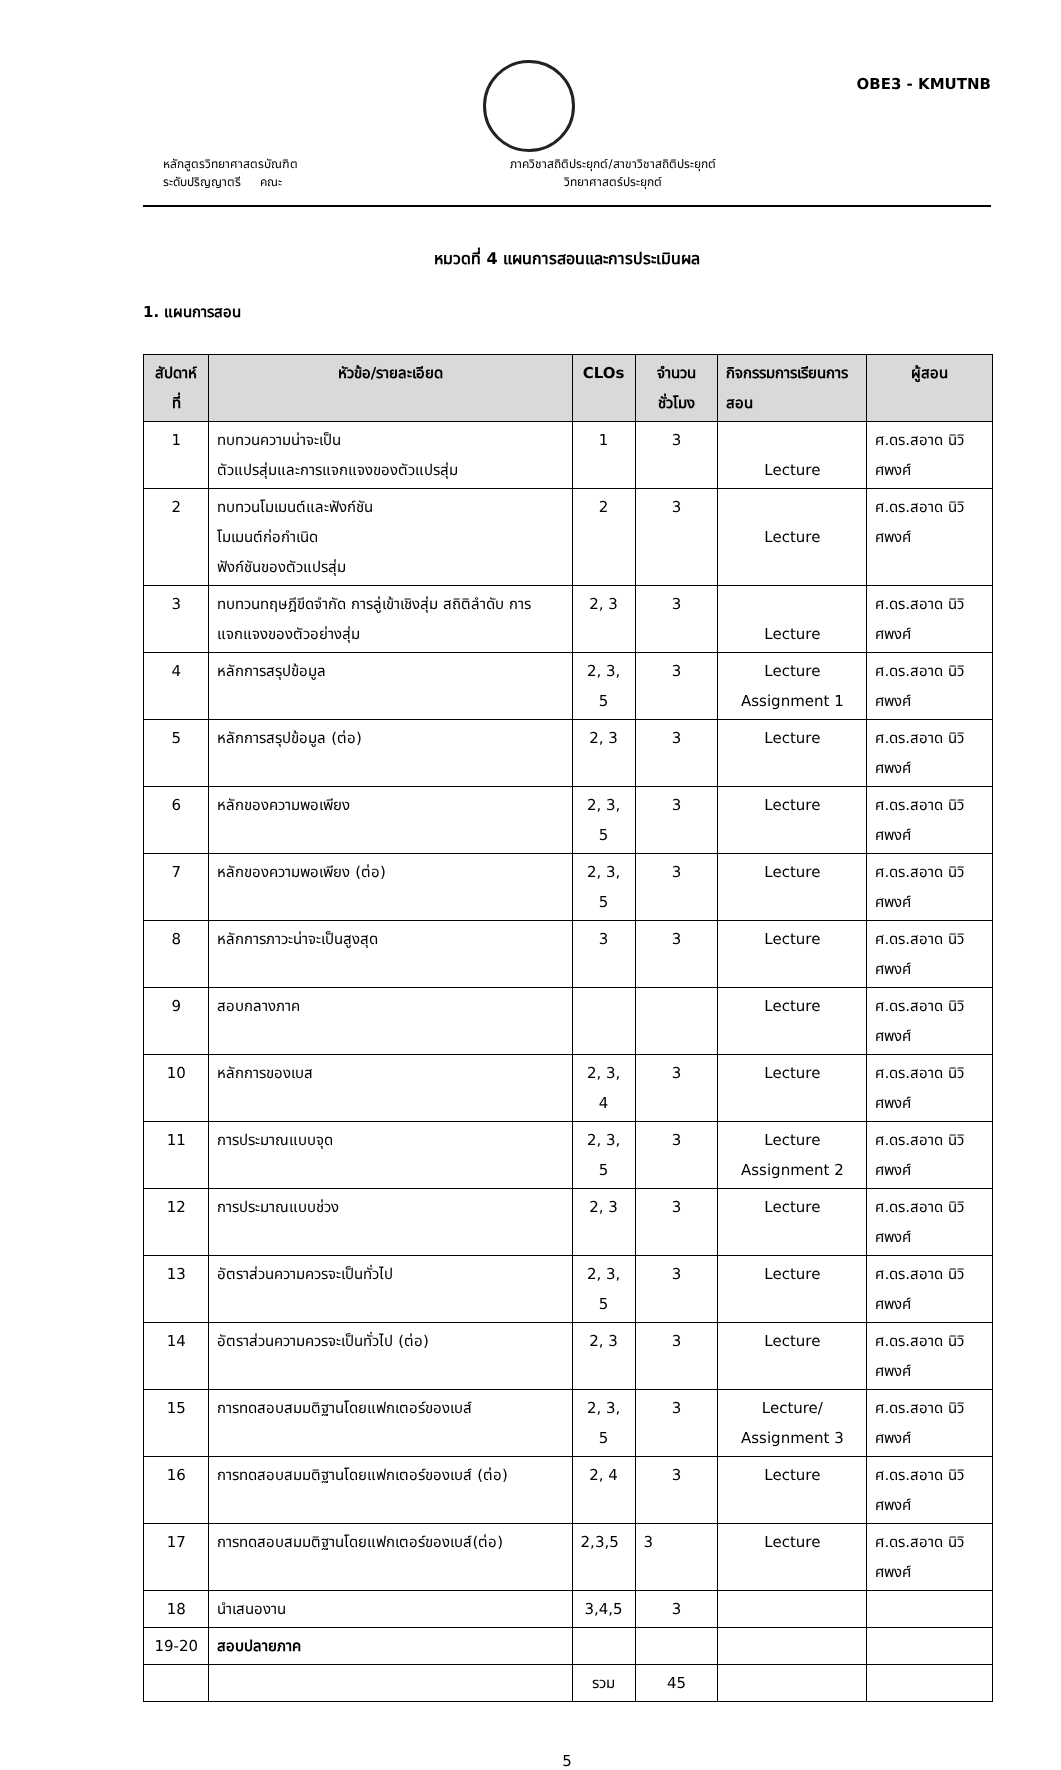OBE3 - KMUTNB
หลักสูตรวิทยาศาสตรบัณฑิต
ระดับปริญญาตรี คณะ
ภาควิชาสถิติประยุกต์/สาขาวิชาสถิติประยุกต์
วิทยาศาสตร์ประยุกต์
หมวดที่ 4 แผนการสอนและการประเมินผล
1. แผนการสอน
| สัปดาห์ที่ | หัวข้อ/รายละเอียด | CLOs | จำนวนชั่วโมง | กิจกรรมการเรียนการสอน | ผู้สอน |
| --- | --- | --- | --- | --- | --- |
| 1 | ทบทวนความน่าจะเป็น ตัวแปรสุ่มและการแจกแจงของตัวแปรสุ่ม | 1 | 3 | Lecture | ศ.ดร.สอาด นิวิศพงศ์ |
| 2 | ทบทวนโมเมนต์และฟังก์ชัน โมเมนต์ก่อกำเนิด ฟังก์ชันของตัวแปรสุ่ม | 2 | 3 | Lecture | ศ.ดร.สอาด นิวิศพงศ์ |
| 3 | ทบทวนทฤษฎีขีดจำกัด การลู่เข้าเชิงสุ่ม สถิติลำดับ การแจกแจงของตัวอย่างสุ่ม | 2, 3 | 3 | Lecture | ศ.ดร.สอาด นิวิศพงศ์ |
| 4 | หลักการสรุปข้อมูล | 2, 3, 5 | 3 | Lecture Assignment 1 | ศ.ดร.สอาด นิวิศพงศ์ |
| 5 | หลักการสรุปข้อมูล (ต่อ) | 2, 3 | 3 | Lecture | ศ.ดร.สอาด นิวิศพงศ์ |
| 6 | หลักของความพอเพียง | 2, 3, 5 | 3 | Lecture | ศ.ดร.สอาด นิวิศพงศ์ |
| 7 | หลักของความพอเพียง (ต่อ) | 2, 3, 5 | 3 | Lecture | ศ.ดร.สอาด นิวิศพงศ์ |
| 8 | หลักการภาวะน่าจะเป็นสูงสุด | 3 | 3 | Lecture | ศ.ดร.สอาด นิวิศพงศ์ |
| 9 | สอบกลางภาค | | | Lecture | ศ.ดร.สอาด นิวิศพงศ์ |
| 10 | หลักการของเบส | 2, 3, 4 | 3 | Lecture | ศ.ดร.สอาด นิวิศพงศ์ |
| 11 | การประมาณแบบจุด | 2, 3, 5 | 3 | Lecture Assignment 2 | ศ.ดร.สอาด นิวิศพงศ์ |
| 12 | การประมาณแบบช่วง | 2, 3 | 3 | Lecture | ศ.ดร.สอาด นิวิศพงศ์ |
| 13 | อัตราส่วนความควรจะเป็นทั่วไป | 2, 3, 5 | 3 | Lecture | ศ.ดร.สอาด นิวิศพงศ์ |
| 14 | อัตราส่วนความควรจะเป็นทั่วไป (ต่อ) | 2, 3 | 3 | Lecture | ศ.ดร.สอาด นิวิศพงศ์ |
| 15 | การทดสอบสมมติฐานโดยแฟกเตอร์ของเบส์ | 2, 3, 5 | 3 | Lecture/ Assignment 3 | ศ.ดร.สอาด นิวิศพงศ์ |
| 16 | การทดสอบสมมติฐานโดยแฟกเตอร์ของเบส์ (ต่อ) | 2, 4 | 3 | Lecture | ศ.ดร.สอาด นิวิศพงศ์ |
| 17 | การทดสอบสมมติฐานโดยแฟกเตอร์ของเบส์(ต่อ) | 2,3,5 | 3 | Lecture | ศ.ดร.สอาด นิวิศพงศ์ |
| 18 | นำเสนองาน | 3,4,5 | 3 | | |
| 19-20 | สอบปลายภาค | | | | |
| | | รวม | 45 | | |
5